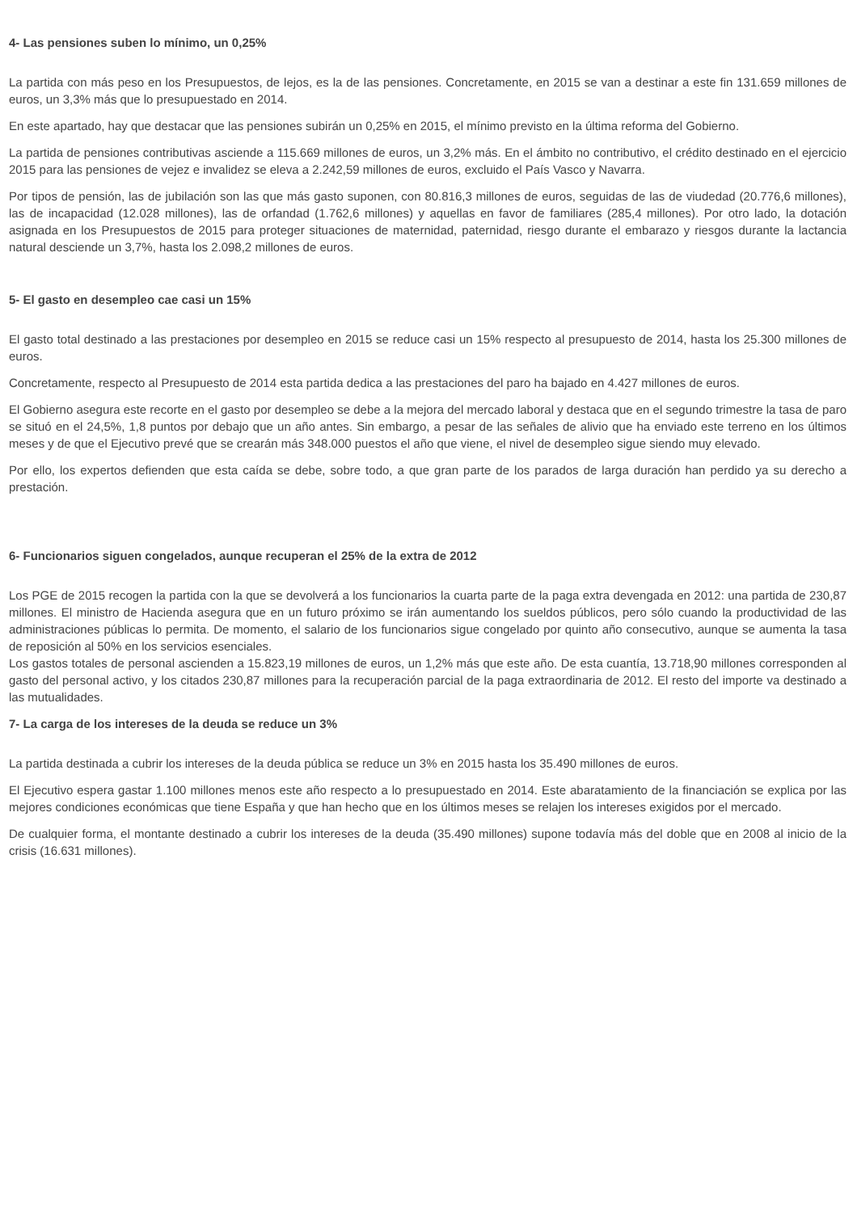4- Las pensiones suben lo mínimo, un 0,25%
La partida con más peso en los Presupuestos, de lejos, es la de las pensiones. Concretamente, en 2015 se van a destinar a este fin 131.659 millones de euros, un 3,3% más que lo presupuestado en 2014.
En este apartado, hay que destacar que las pensiones subirán un 0,25% en 2015, el mínimo previsto en la última reforma del Gobierno.
La partida de pensiones contributivas asciende a 115.669 millones de euros, un 3,2% más. En el ámbito no contributivo, el crédito destinado en el ejercicio 2015 para las pensiones de vejez e invalidez se eleva a 2.242,59 millones de euros, excluido el País Vasco y Navarra.
Por tipos de pensión, las de jubilación son las que más gasto suponen, con 80.816,3 millones de euros, seguidas de las de viudedad (20.776,6 millones), las de incapacidad (12.028 millones), las de orfandad (1.762,6 millones) y aquellas en favor de familiares (285,4 millones). Por otro lado, la dotación asignada en los Presupuestos de 2015 para proteger situaciones de maternidad, paternidad, riesgo durante el embarazo y riesgos durante la lactancia natural desciende un 3,7%, hasta los 2.098,2 millones de euros.
5- El gasto en desempleo cae casi un 15%
El gasto total destinado a las prestaciones por desempleo en 2015 se reduce casi un 15% respecto al presupuesto de 2014, hasta los 25.300 millones de euros.
Concretamente, respecto al Presupuesto de 2014 esta partida dedica a las prestaciones del paro ha bajado en 4.427 millones de euros.
El Gobierno asegura este recorte en el gasto por desempleo se debe a la mejora del mercado laboral y destaca que en el segundo trimestre la tasa de paro se situó en el 24,5%, 1,8 puntos por debajo que un año antes. Sin embargo, a pesar de las señales de alivio que ha enviado este terreno en los últimos meses y de que el Ejecutivo prevé que se crearán más 348.000 puestos el año que viene, el nivel de desempleo sigue siendo muy elevado.
Por ello, los expertos defienden que esta caída se debe, sobre todo, a que gran parte de los parados de larga duración han perdido ya su derecho a prestación.
6- Funcionarios siguen congelados, aunque recuperan el 25% de la extra de 2012
Los PGE de 2015 recogen la partida con la que se devolverá a los funcionarios la cuarta parte de la paga extra devengada en 2012: una partida de 230,87 millones. El ministro de Hacienda asegura que en un futuro próximo se irán aumentando los sueldos públicos, pero sólo cuando la productividad de las administraciones públicas lo permita. De momento, el salario de los funcionarios sigue congelado por quinto año consecutivo, aunque se aumenta la tasa de reposición al 50% en los servicios esenciales.
Los gastos totales de personal ascienden a 15.823,19 millones de euros, un 1,2% más que este año. De esta cuantía, 13.718,90 millones corresponden al gasto del personal activo, y los citados 230,87 millones para la recuperación parcial de la paga extraordinaria de 2012. El resto del importe va destinado a las mutualidades.
7- La carga de los intereses de la deuda se reduce un 3%
La partida destinada a cubrir los intereses de la deuda pública se reduce un 3% en 2015 hasta los 35.490 millones de euros.
El Ejecutivo espera gastar 1.100 millones menos este año respecto a lo presupuestado en 2014. Este abaratamiento de la financiación se explica por las mejores condiciones económicas que tiene España y que han hecho que en los últimos meses se relajen los intereses exigidos por el mercado.
De cualquier forma, el montante destinado a cubrir los intereses de la deuda (35.490 millones) supone todavía más del doble que en 2008 al inicio de la crisis (16.631 millones).